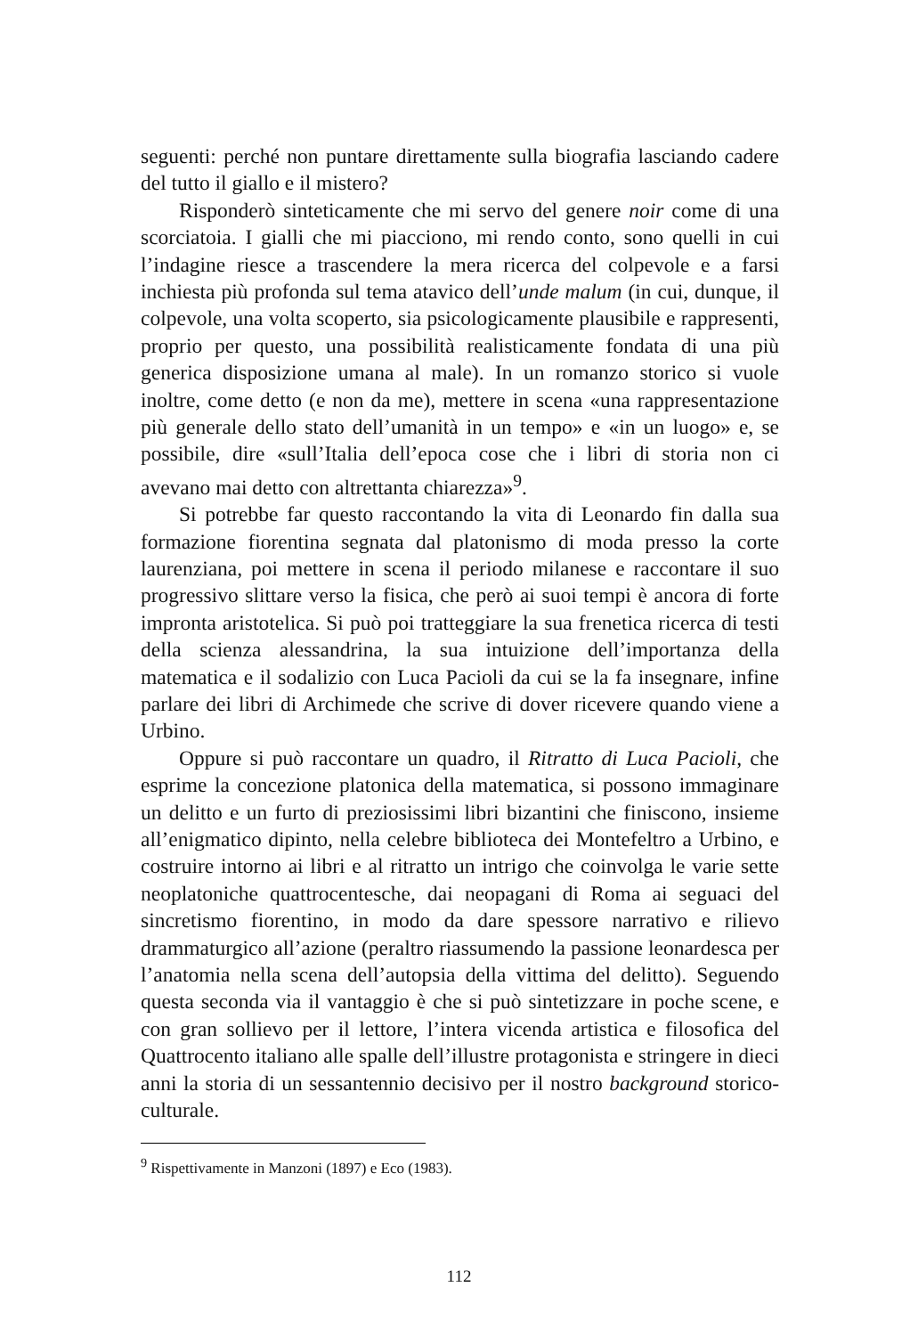seguenti: perché non puntare direttamente sulla biografia lasciando cadere del tutto il giallo e il mistero?
Risponderò sinteticamente che mi servo del genere noir come di una scorciatoia. I gialli che mi piacciono, mi rendo conto, sono quelli in cui l’indagine riesce a trascendere la mera ricerca del colpevole e a farsi inchiesta più profonda sul tema atavico dell’unde malum (in cui, dunque, il colpevole, una volta scoperto, sia psicologicamente plausibile e rappresenti, proprio per questo, una possibilità realisticamente fondata di una più generica disposizione umana al male). In un romanzo storico si vuole inoltre, come detto (e non da me), mettere in scena «una rappresentazione più generale dello stato dell’umanità in un tempo» e «in un luogo» e, se possibile, dire «sull’Italia dell’epoca cose che i libri di storia non ci avevano mai detto con altrettanta chiarezza»<sup>9</sup>.
Si potrebbe far questo raccontando la vita di Leonardo fin dalla sua formazione fiorentina segnata dal platonismo di moda presso la corte laurenziana, poi mettere in scena il periodo milanese e raccontare il suo progressivo slittare verso la fisica, che però ai suoi tempi è ancora di forte impronta aristotelica. Si può poi tratteggiare la sua frenetica ricerca di testi della scienza alessandrina, la sua intuizione dell’importanza della matematica e il sodalizio con Luca Pacioli da cui se la fa insegnare, infine parlare dei libri di Archimede che scrive di dover ricevere quando viene a Urbino.
Oppure si può raccontare un quadro, il Ritratto di Luca Pacioli, che esprime la concezione platonica della matematica, si possono immaginare un delitto e un furto di preziosissimi libri bizantini che finiscono, insieme all’enigmatico dipinto, nella celebre biblioteca dei Montefeltro a Urbino, e costruire intorno ai libri e al ritratto un intrigo che coinvolga le varie sette neoplatoniche quattrocentesche, dai neopagani di Roma ai seguaci del sincretismo fiorentino, in modo da dare spessore narrativo e rilievo drammaturgico all’azione (peraltro riassumendo la passione leonardesca per l’anatomia nella scena dell’autopsia della vittima del delitto). Seguendo questa seconda via il vantaggio è che si può sintetizzare in poche scene, e con gran sollievo per il lettore, l’intera vicenda artistica e filosofica del Quattrocento italiano alle spalle dell’illustre protagonista e stringere in dieci anni la storia di un sessantennio decisivo per il nostro background storico-culturale.
<sup>9</sup> Rispettivamente in Manzoni (1897) e Eco (1983).
112